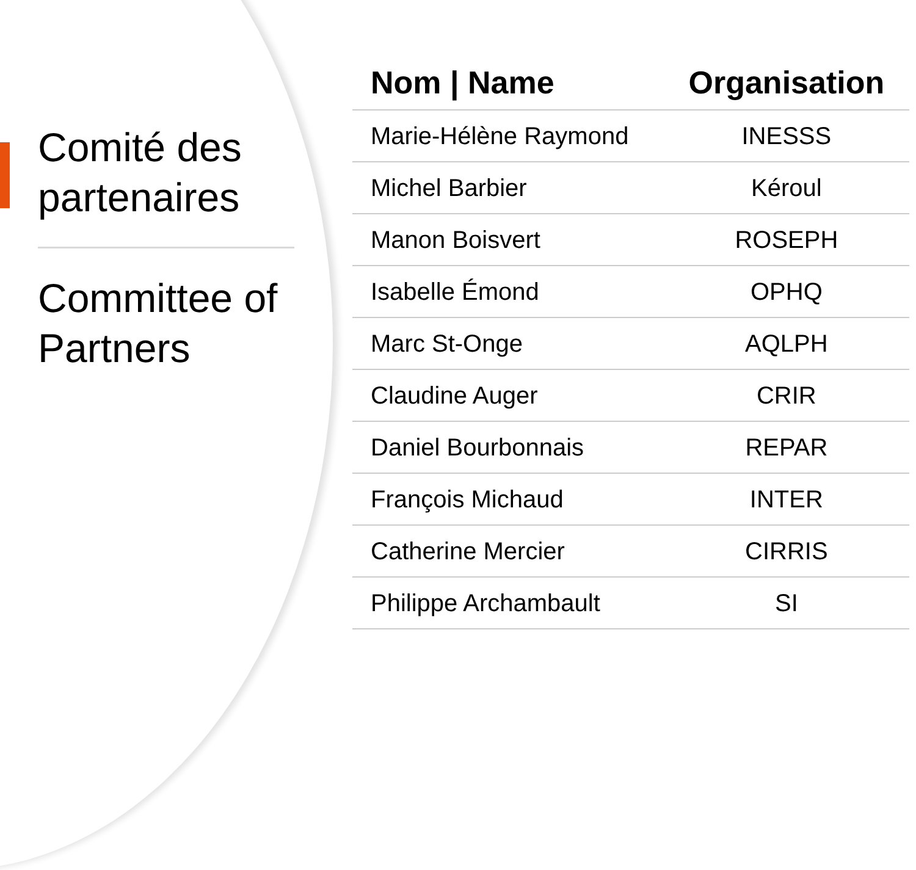Comité des partenaires
Committee of Partners
| Nom / Name | Organisation |
| --- | --- |
| Marie-Hélène Raymond | INESSS |
| Michel Barbier | Kéroul |
| Manon Boisvert | ROSEPH |
| Isabelle Émond | OPHQ |
| Marc St-Onge | AQLPH |
| Claudine Auger | CRIR |
| Daniel Bourbonnais | REPAR |
| François Michaud | INTER |
| Catherine Mercier | CIRRIS |
| Philippe Archambault | SI |